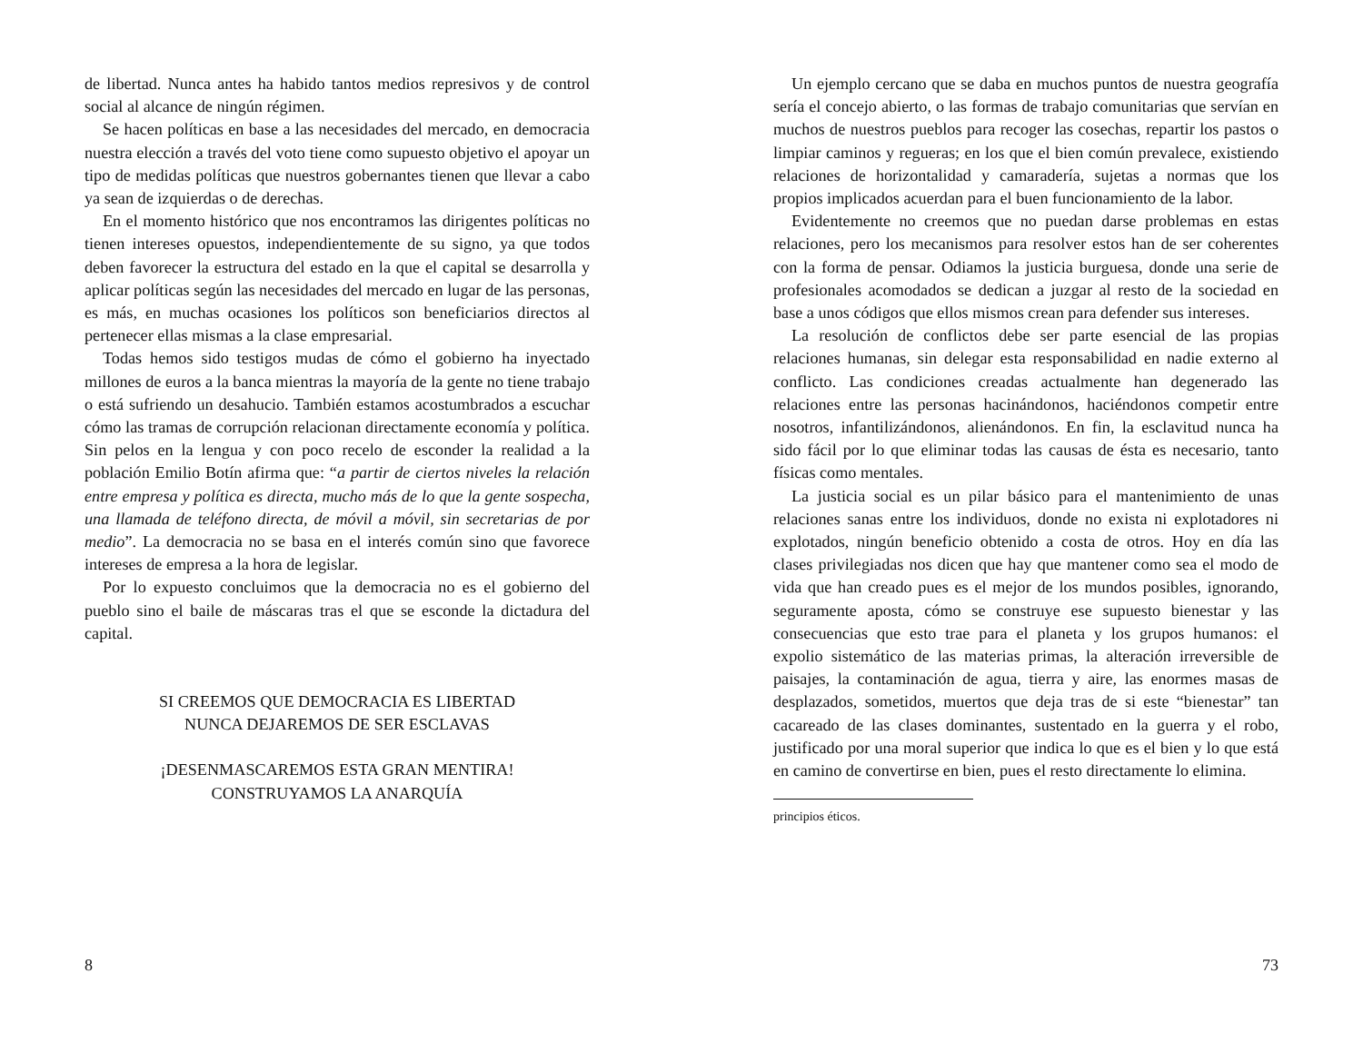de libertad. Nunca antes ha habido tantos medios represivos y de control social al alcance de ningún régimen.
Se hacen políticas en base a las necesidades del mercado, en democracia nuestra elección a través del voto tiene como supuesto objetivo el apoyar un tipo de medidas políticas que nuestros gobernantes tienen que llevar a cabo ya sean de izquierdas o de derechas.
En el momento histórico que nos encontramos las dirigentes políticas no tienen intereses opuestos, independientemente de su signo, ya que todos deben favorecer la estructura del estado en la que el capital se desarrolla y aplicar políticas según las necesidades del mercado en lugar de las personas, es más, en muchas ocasiones los políticos son beneficiarios directos al pertenecer ellas mismas a la clase empresarial.
Todas hemos sido testigos mudas de cómo el gobierno ha inyectado millones de euros a la banca mientras la mayoría de la gente no tiene trabajo o está sufriendo un desahucio. También estamos acostumbrados a escuchar cómo las tramas de corrupción relacionan directamente economía y política. Sin pelos en la lengua y con poco recelo de esconder la realidad a la población Emilio Botín afirma que: “a partir de ciertos niveles la relación entre empresa y política es directa, mucho más de lo que la gente sospecha, una llamada de teléfono directa, de móvil a móvil, sin secretarias de por medio”. La democracia no se basa en el interés común sino que favorece intereses de empresa a la hora de legislar.
Por lo expuesto concluimos que la democracia no es el gobierno del pueblo sino el baile de máscaras tras el que se esconde la dictadura del capital.
SI CREEMOS QUE DEMOCRACIA ES LIBERTAD
NUNCA DEJAREMOS DE SER ESCLAVAS
¡DESENMASCAREMOS ESTA GRAN MENTIRA!
CONSTRUYAMOS LA ANARQUÍA
8
Un ejemplo cercano que se daba en muchos puntos de nuestra geografía sería el concejo abierto, o las formas de trabajo comunitarias que servían en muchos de nuestros pueblos para recoger las cosechas, repartir los pastos o limpiar caminos y regueras; en los que el bien común prevalece, existiendo relaciones de horizontalidad y camaradería, sujetas a normas que los propios implicados acuerdan para el buen funcionamiento de la labor.
Evidentemente no creemos que no puedan darse problemas en estas relaciones, pero los mecanismos para resolver estos han de ser coherentes con la forma de pensar. Odiamos la justicia burguesa, donde una serie de profesionales acomodados se dedican a juzgar al resto de la sociedad en base a unos códigos que ellos mismos crean para defender sus intereses.
La resolución de conflictos debe ser parte esencial de las propias relaciones humanas, sin delegar esta responsabilidad en nadie externo al conflicto. Las condiciones creadas actualmente han degenerado las relaciones entre las personas hacinándonos, haciéndonos competir entre nosotros, infantilizándonos, alienándonos. En fin, la esclavitud nunca ha sido fácil por lo que eliminar todas las causas de ésta es necesario, tanto físicas como mentales.
La justicia social es un pilar básico para el mantenimiento de unas relaciones sanas entre los individuos, donde no exista ni explotadores ni explotados, ningún beneficio obtenido a costa de otros. Hoy en día las clases privilegiadas nos dicen que hay que mantener como sea el modo de vida que han creado pues es el mejor de los mundos posibles, ignorando, seguramente aposta, cómo se construye ese supuesto bienestar y las consecuencias que esto trae para el planeta y los grupos humanos: el expolio sistemático de las materias primas, la alteración irreversible de paisajes, la contaminación de agua, tierra y aire, las enormes masas de desplazados, sometidos, muertos que deja tras de si este “bienestar” tan cacareado de las clases dominantes, sustentado en la guerra y el robo, justificado por una moral superior que indica lo que es el bien y lo que está en camino de convertirse en bien, pues el resto directamente lo elimina.
principios éticos.
73